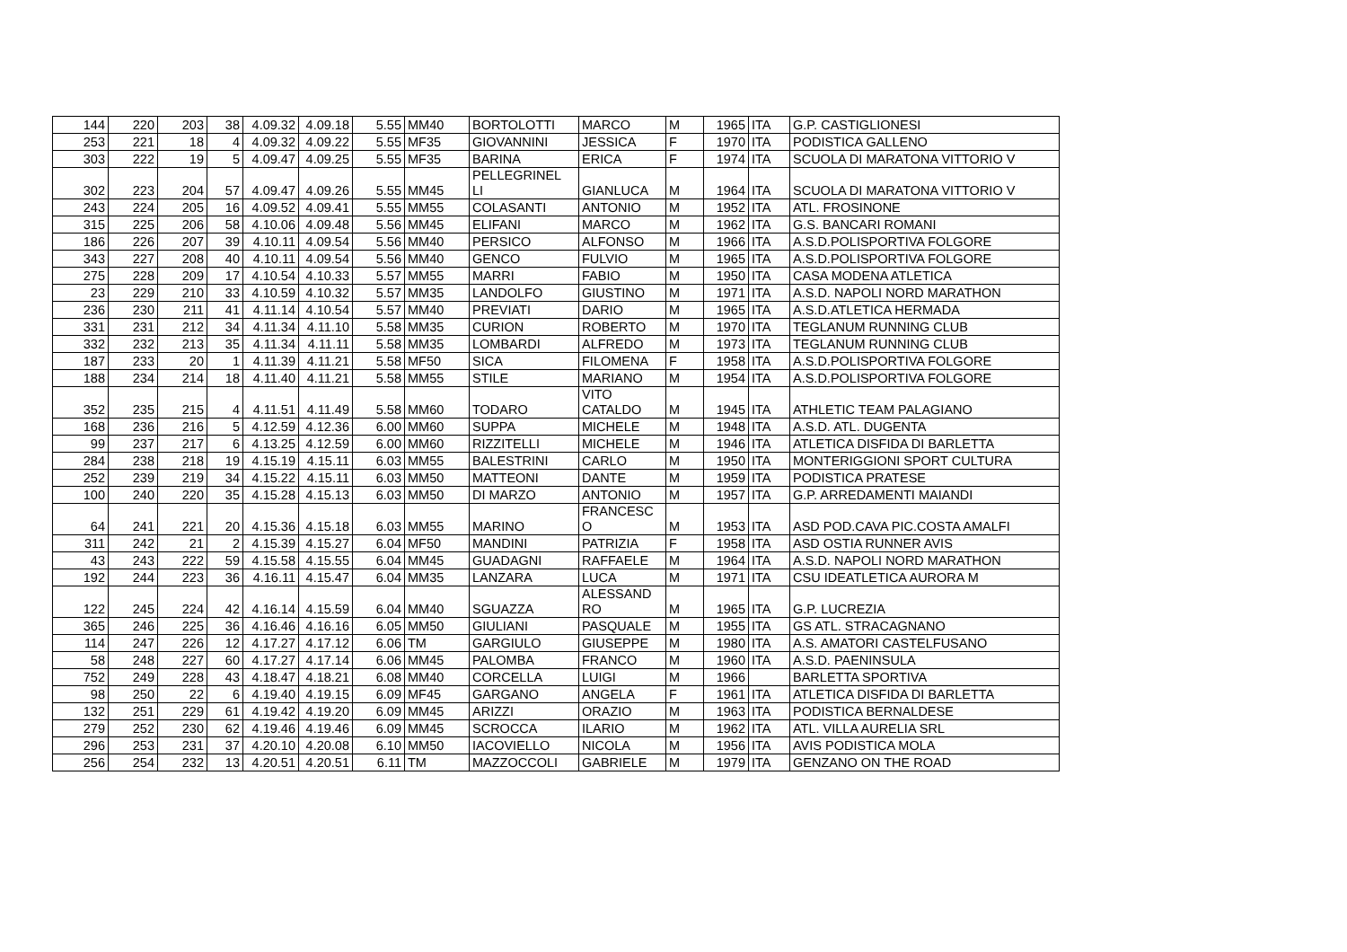| 144 | 220 | 203 | 38 | 4.09.32 | 4.09.18 | 5.55 | MM40 | BORTOLOTTI | MARCO | M | 1965 | ITA | G.P. CASTIGLIONESI |
| 253 | 221 | 18 | 4 | 4.09.32 | 4.09.22 | 5.55 | MF35 | GIOVANNINI | JESSICA | F | 1970 | ITA | PODISTICA GALLENO |
| 303 | 222 | 19 | 5 | 4.09.47 | 4.09.25 | 5.55 | MF35 | BARINA | ERICA | F | 1974 | ITA | SCUOLA DI MARATONA VITTORIO V |
| 302 | 223 | 204 | 57 | 4.09.47 | 4.09.26 | 5.55 | MM45 | PELLEGRINEL LI | GIANLUCA | M | 1964 | ITA | SCUOLA DI MARATONA VITTORIO V |
| 243 | 224 | 205 | 16 | 4.09.52 | 4.09.41 | 5.55 | MM55 | COLASANTI | ANTONIO | M | 1952 | ITA | ATL. FROSINONE |
| 315 | 225 | 206 | 58 | 4.10.06 | 4.09.48 | 5.56 | MM45 | ELIFANI | MARCO | M | 1962 | ITA | G.S. BANCARI ROMANI |
| 186 | 226 | 207 | 39 | 4.10.11 | 4.09.54 | 5.56 | MM40 | PERSICO | ALFONSO | M | 1966 | ITA | A.S.D.POLISPORTIVA FOLGORE |
| 343 | 227 | 208 | 40 | 4.10.11 | 4.09.54 | 5.56 | MM40 | GENCO | FULVIO | M | 1965 | ITA | A.S.D.POLISPORTIVA FOLGORE |
| 275 | 228 | 209 | 17 | 4.10.54 | 4.10.33 | 5.57 | MM55 | MARRI | FABIO | M | 1950 | ITA | CASA MODENA ATLETICA |
| 23 | 229 | 210 | 33 | 4.10.59 | 4.10.32 | 5.57 | MM35 | LANDOLFO | GIUSTINO | M | 1971 | ITA | A.S.D. NAPOLI NORD MARATHON |
| 236 | 230 | 211 | 41 | 4.11.14 | 4.10.54 | 5.57 | MM40 | PREVIATI | DARIO | M | 1965 | ITA | A.S.D.ATLETICA HERMADA |
| 331 | 231 | 212 | 34 | 4.11.34 | 4.11.10 | 5.58 | MM35 | CURION | ROBERTO | M | 1970 | ITA | TEGLANUM RUNNING CLUB |
| 332 | 232 | 213 | 35 | 4.11.34 | 4.11.11 | 5.58 | MM35 | LOMBARDI | ALFREDO | M | 1973 | ITA | TEGLANUM RUNNING CLUB |
| 187 | 233 | 20 | 1 | 4.11.39 | 4.11.21 | 5.58 | MF50 | SICA | FILOMENA | F | 1958 | ITA | A.S.D.POLISPORTIVA FOLGORE |
| 188 | 234 | 214 | 18 | 4.11.40 | 4.11.21 | 5.58 | MM55 | STILE | MARIANO | M | 1954 | ITA | A.S.D.POLISPORTIVA FOLGORE |
| 352 | 235 | 215 | 4 | 4.11.51 | 4.11.49 | 5.58 | MM60 | TODARO | VITO CATALDO | M | 1945 | ITA | ATHLETIC TEAM PALAGIANO |
| 168 | 236 | 216 | 5 | 4.12.59 | 4.12.36 | 6.00 | MM60 | SUPPA | MICHELE | M | 1948 | ITA | A.S.D. ATL. DUGENTA |
| 99 | 237 | 217 | 6 | 4.13.25 | 4.12.59 | 6.00 | MM60 | RIZZITELLI | MICHELE | M | 1946 | ITA | ATLETICA DISFIDA DI BARLETTA |
| 284 | 238 | 218 | 19 | 4.15.19 | 4.15.11 | 6.03 | MM55 | BALESTRINI | CARLO | M | 1950 | ITA | MONTERIGGIONI SPORT CULTURA |
| 252 | 239 | 219 | 34 | 4.15.22 | 4.15.11 | 6.03 | MM50 | MATTEONI | DANTE | M | 1959 | ITA | PODISTICA PRATESE |
| 100 | 240 | 220 | 35 | 4.15.28 | 4.15.13 | 6.03 | MM50 | DI MARZO | ANTONIO | M | 1957 | ITA | G.P. ARREDAMENTI MAIANDI |
| 64 | 241 | 221 | 20 | 4.15.36 | 4.15.18 | 6.03 | MM55 | MARINO | FRANCESC O | M | 1953 | ITA | ASD POD.CAVA PIC.COSTA AMALFI |
| 311 | 242 | 21 | 2 | 4.15.39 | 4.15.27 | 6.04 | MF50 | MANDINI | PATRIZIA | F | 1958 | ITA | ASD OSTIA RUNNER AVIS |
| 43 | 243 | 222 | 59 | 4.15.58 | 4.15.55 | 6.04 | MM45 | GUADAGNI | RAFFAELE | M | 1964 | ITA | A.S.D. NAPOLI NORD MARATHON |
| 192 | 244 | 223 | 36 | 4.16.11 | 4.15.47 | 6.04 | MM35 | LANZARA | LUCA | M | 1971 | ITA | CSU IDEATLETICA AURORA M |
| 122 | 245 | 224 | 42 | 4.16.14 | 4.15.59 | 6.04 | MM40 | SGUAZZA | ALESSAND RO | M | 1965 | ITA | G.P. LUCREZIA |
| 365 | 246 | 225 | 36 | 4.16.46 | 4.16.16 | 6.05 | MM50 | GIULIANI | PASQUALE | M | 1955 | ITA | GS ATL. STRACAGNANO |
| 114 | 247 | 226 | 12 | 4.17.27 | 4.17.12 | 6.06 | TM | GARGIULO | GIUSEPPE | M | 1980 | ITA | A.S. AMATORI CASTELFUSANO |
| 58 | 248 | 227 | 60 | 4.17.27 | 4.17.14 | 6.06 | MM45 | PALOMBA | FRANCO | M | 1960 | ITA | A.S.D. PAENINSULA |
| 752 | 249 | 228 | 43 | 4.18.47 | 4.18.21 | 6.08 | MM40 | CORCELLA | LUIGI | M | 1966 | | BARLETTA SPORTIVA |
| 98 | 250 | 22 | 6 | 4.19.40 | 4.19.15 | 6.09 | MF45 | GARGANO | ANGELA | F | 1961 | ITA | ATLETICA DISFIDA DI BARLETTA |
| 132 | 251 | 229 | 61 | 4.19.42 | 4.19.20 | 6.09 | MM45 | ARIZZI | ORAZIO | M | 1963 | ITA | PODISTICA BERNALDESE |
| 279 | 252 | 230 | 62 | 4.19.46 | 4.19.46 | 6.09 | MM45 | SCROCCA | ILARIO | M | 1962 | ITA | ATL. VILLA AURELIA SRL |
| 296 | 253 | 231 | 37 | 4.20.10 | 4.20.08 | 6.10 | MM50 | IACOVIELLO | NICOLA | M | 1956 | ITA | AVIS PODISTICA MOLA |
| 256 | 254 | 232 | 13 | 4.20.51 | 4.20.51 | 6.11 | TM | MAZZOCCOLI | GABRIELE | M | 1979 | ITA | GENZANO ON THE ROAD |